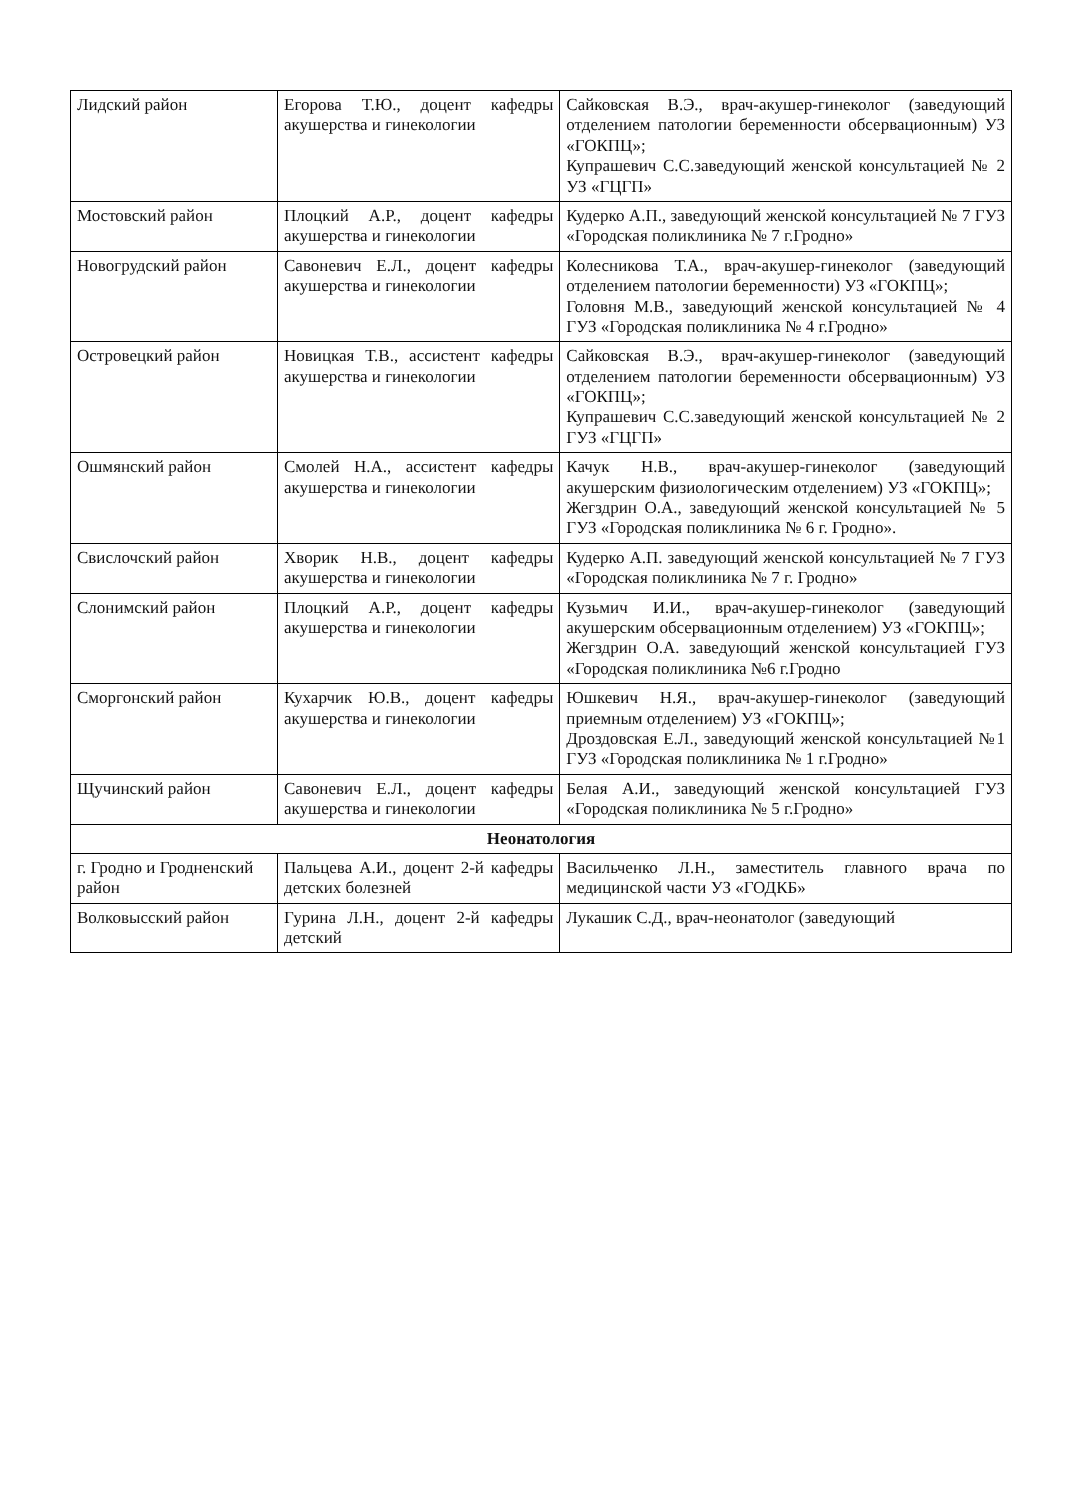| Лидский район | Егорова Т.Ю., доцент кафедры акушерства и гинекологии | Сайковская В.Э., врач-акушер-гинеколог (заведующий отделением патологии беременности обсервационным) УЗ «ГОКПЦ»; Купрашевич С.С.заведующий женской консультацией № 2 УЗ «ГЦГП» |
| Мостовский район | Плоцкий А.Р., доцент кафедры акушерства и гинекологии | Кудерко А.П., заведующий женской консультацией № 7 ГУЗ «Городская поликлиника № 7 г.Гродно» |
| Новогрудский район | Савоневич Е.Л., доцент кафедры акушерства и гинекологии | Колесникова Т.А., врач-акушер-гинеколог (заведующий отделением патологии беременности) УЗ «ГОКПЦ»; Головня М.В., заведующий женской консультацией № 4 ГУЗ «Городская поликлиника № 4 г.Гродно» |
| Островецкий район | Новицкая Т.В., ассистент кафедры акушерства и гинекологии | Сайковская В.Э., врач-акушер-гинеколог (заведующий отделением патологии беременности обсервационным) УЗ «ГОКПЦ»; Купрашевич С.С.заведующий женской консультацией № 2 ГУЗ «ГЦГП» |
| Ошмянский район | Смолей Н.А., ассистент кафедры акушерства и гинекологии | Качук Н.В., врач-акушер-гинеколог (заведующий акушерским физиологическим отделением) УЗ «ГОКПЦ»; Жегздрин О.А., заведующий женской консультацией № 5 ГУЗ «Городская поликлиника № 6 г. Гродно». |
| Свислочский район | Хворик Н.В., доцент кафедры акушерства и гинекологии | Кудерко А.П. заведующий женской консультацией № 7 ГУЗ «Городская поликлиника № 7 г. Гродно» |
| Слонимский район | Плоцкий А.Р., доцент кафедры акушерства и гинекологии | Кузьмич И.И., врач-акушер-гинеколог (заведующий акушерским обсервационным отделением) УЗ «ГОКПЦ»; Жегздрин О.А. заведующий женской консультацией ГУЗ «Городская поликлиника №6 г.Гродно |
| Сморгонский район | Кухарчик Ю.В., доцент кафедры акушерства и гинекологии | Юшкевич Н.Я., врач-акушер-гинеколог (заведующий приемным отделением) УЗ «ГОКПЦ»; Дроздовская Е.Л., заведующий женской консультацией №1 ГУЗ «Городская поликлиника № 1 г.Гродно» |
| Щучинский район | Савоневич Е.Л., доцент кафедры акушерства и гинекологии | Белая А.И., заведующий женской консультацией ГУЗ «Городская поликлиника № 5 г.Гродно» |
| Неонатология | | |
| г. Гродно и Гродненский район | Пальцева А.И., доцент 2-й кафедры детских болезней | Васильченко Л.Н., заместитель главного врача по медицинской части УЗ «ГОДКБ» |
| Волковысский район | Гурина Л.Н., доцент 2-й кафедры детский | Лукашик С.Д., врач-неонатолог (заведующий |